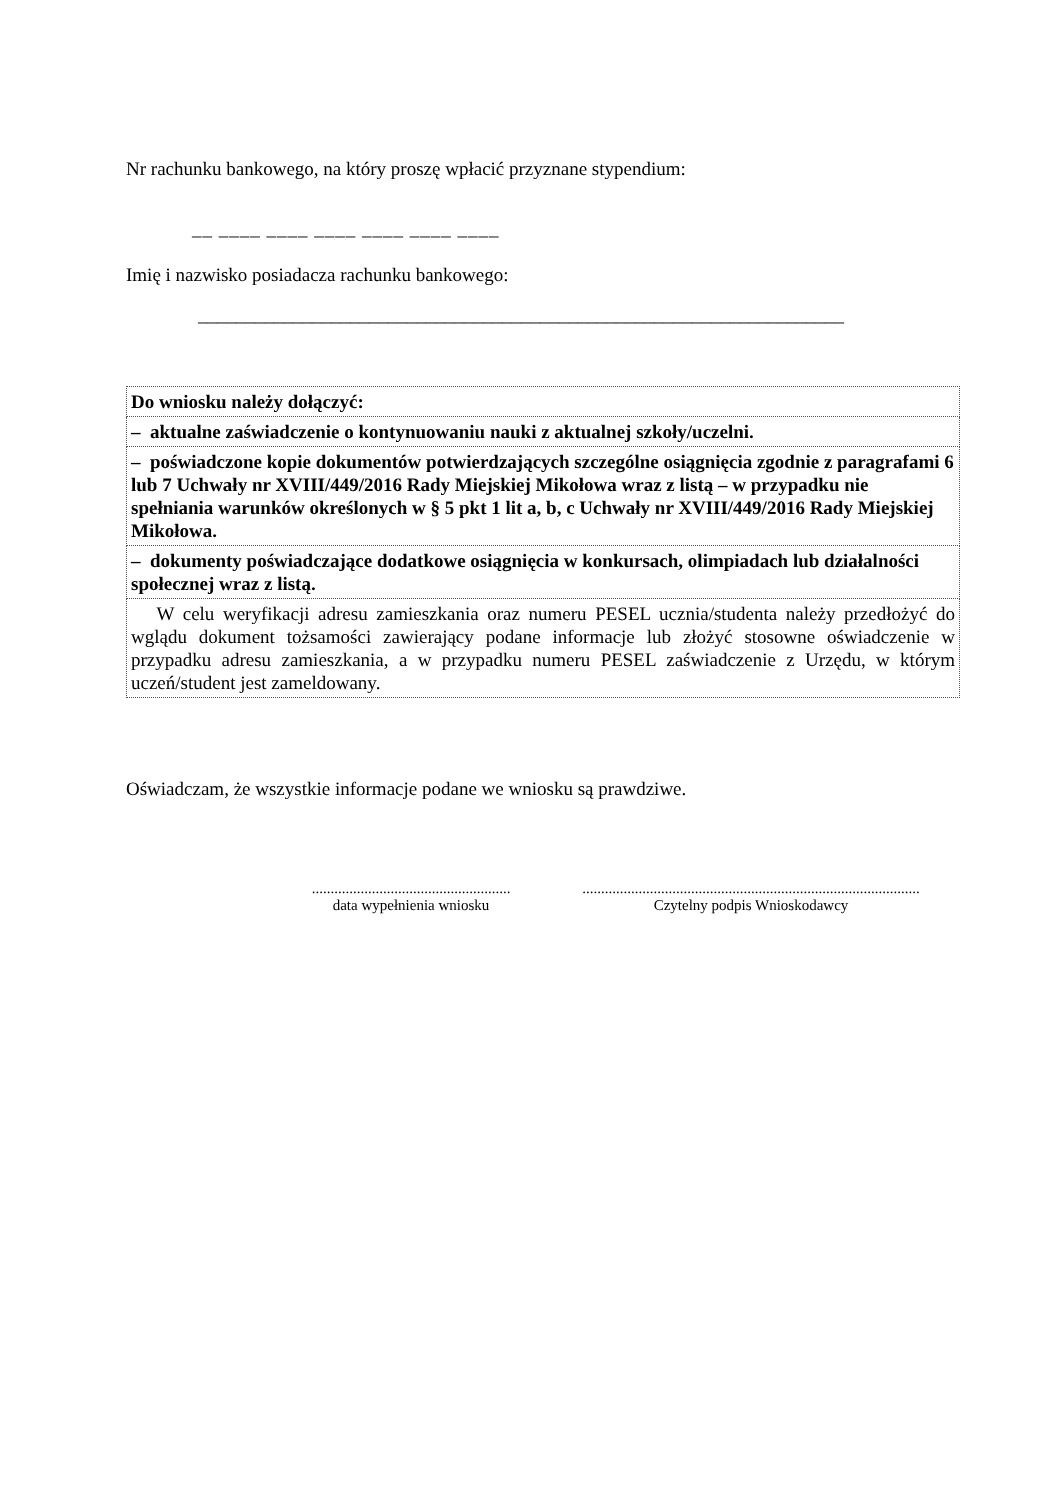Nr rachunku bankowego, na który proszę wpłacić przyznane stypendium:
__ ____ ____ ____ ____ ____ ____
Imię i nazwisko posiadacza rachunku bankowego:
____________________________________________________________________
| Do wniosku należy dołączyć: |
| – aktualne zaświadczenie o kontynuowaniu nauki z aktualnej szkoły/uczelni. |
| – poświadczone kopie dokumentów potwierdzających szczególne osiągnięcia zgodnie z paragrafami 6 lub 7 Uchwały nr XVIII/449/2016 Rady Miejskiej Mikołowa wraz z listą – w przypadku nie spełniania warunków określonych w § 5 pkt 1 lit a, b, c Uchwały nr XVIII/449/2016 Rady Miejskiej Mikołowa. |
| – dokumenty poświadczające dodatkowe osiągnięcia w konkursach, olimpiadach lub działalności społecznej wraz z listą. |
| W celu weryfikacji adresu zamieszkania oraz numeru PESEL ucznia/studenta należy przedłożyć do wglądu dokument tożsamości zawierający podane informacje lub złożyć stosowne oświadczenie w przypadku adresu zamieszkania, a w przypadku numeru PESEL zaświadczenie z Urzędu, w którym uczeń/student jest zameldowany. |
Oświadczam, że wszystkie informacje podane we wniosku są prawdziwe.
.....................................................
data wypełnienia wniosku
..........................................................................................
Czytelny podpis Wnioskodawcy